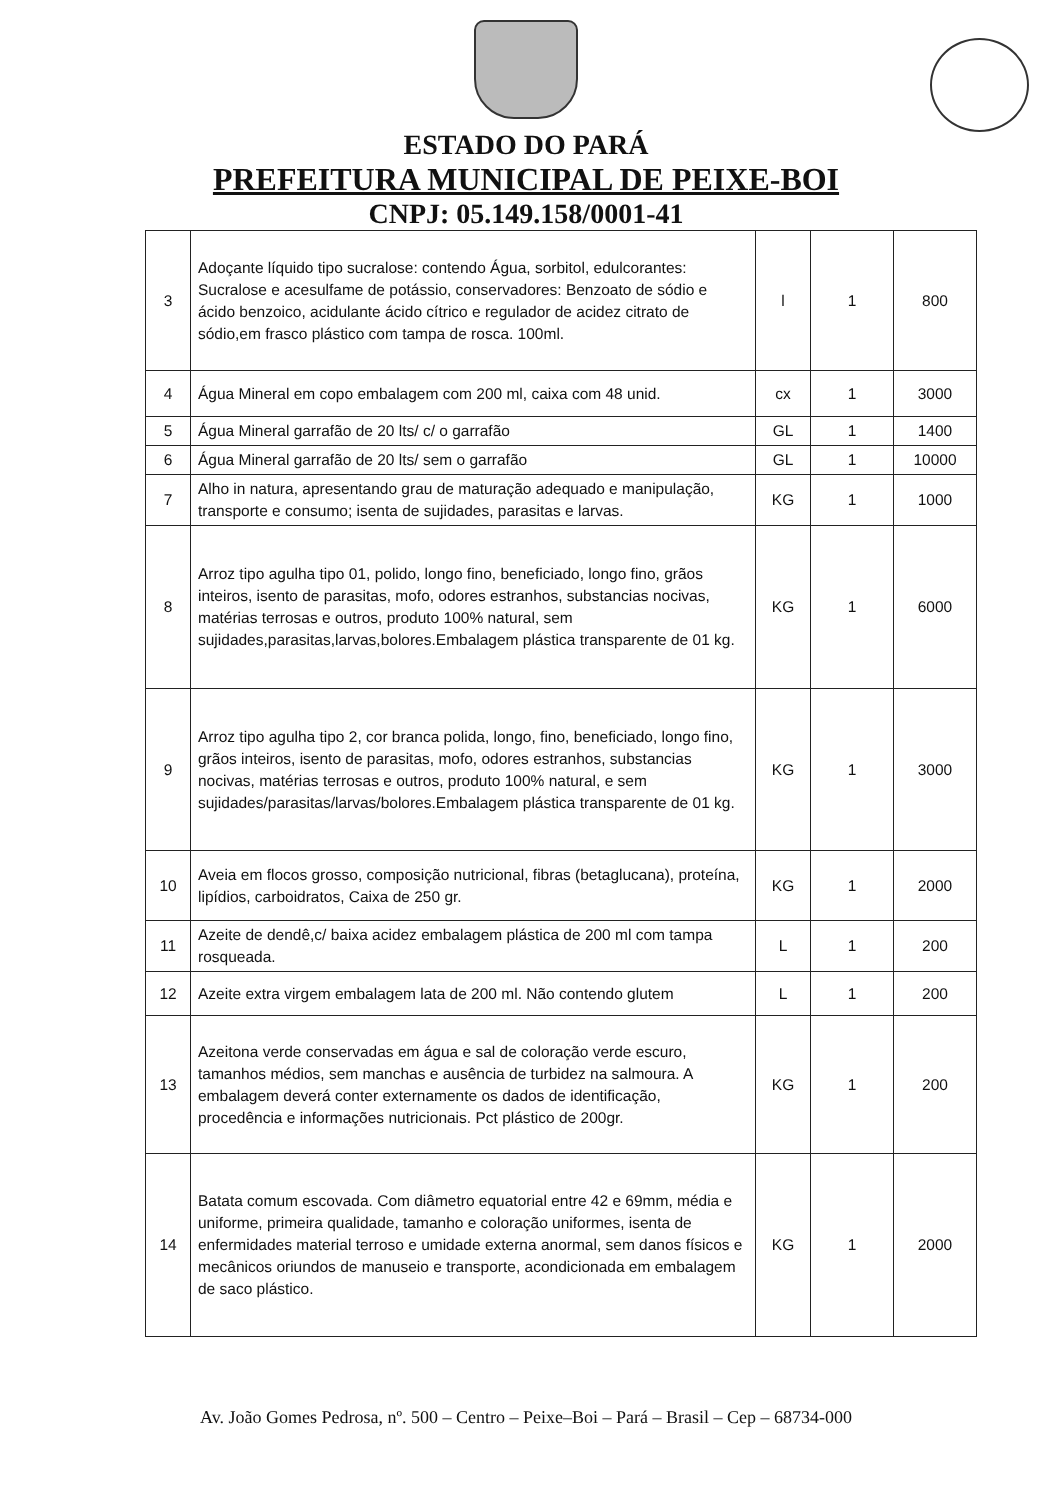ESTADO DO PARÁ
PREFEITURA MUNICIPAL DE PEIXE-BOI
CNPJ: 05.149.158/0001-41
| 3 | Adoçante líquido tipo sucralose: contendo Água, sorbitol, edulcorantes: Sucralose e acesulfame de potássio, conservadores: Benzoato de sódio e ácido benzoico, acidulante ácido cítrico e regulador de acidez citrato de sódio,em frasco plástico com tampa de rosca. 100ml. | l | 1 | 800 |
| 4 | Água Mineral em copo embalagem com 200 ml, caixa com 48 unid. | cx | 1 | 3000 |
| 5 | Água Mineral garrafão de 20 lts/ c/ o garrafão | GL | 1 | 1400 |
| 6 | Água Mineral garrafão de 20 lts/ sem o garrafão | GL | 1 | 10000 |
| 7 | Alho in natura, apresentando grau de maturação adequado e manipulação, transporte e consumo; isenta de sujidades, parasitas e larvas. | KG | 1 | 1000 |
| 8 | Arroz tipo agulha tipo 01, polido, longo fino, beneficiado, longo fino, grãos inteiros, isento de parasitas, mofo, odores estranhos, substancias nocivas, matérias terrosas e outros, produto 100% natural, sem sujidades,parasitas,larvas,bolores.Embalagem plástica transparente de 01 kg. | KG | 1 | 6000 |
| 9 | Arroz tipo agulha tipo 2, cor branca polida, longo, fino, beneficiado, longo fino, grãos inteiros, isento de parasitas, mofo, odores estranhos, substancias nocivas, matérias terrosas e outros, produto 100% natural, e sem sujidades/parasitas/larvas/bolores.Embalagem plástica transparente de 01 kg. | KG | 1 | 3000 |
| 10 | Aveia em flocos grosso, composição nutricional, fibras (betaglucana), proteína, lipídios, carboidratos, Caixa de 250 gr. | KG | 1 | 2000 |
| 11 | Azeite de dendê,c/ baixa acidez embalagem plástica de 200 ml com tampa rosqueada. | L | 1 | 200 |
| 12 | Azeite extra virgem embalagem lata de 200 ml. Não contendo glutem | L | 1 | 200 |
| 13 | Azeitona verde conservadas em água e sal de coloração verde escuro, tamanhos médios, sem manchas e ausência de turbidez na salmoura. A embalagem deverá conter externamente os dados de identificação, procedência e informações nutricionais. Pct plástico de 200gr. | KG | 1 | 200 |
| 14 | Batata comum escovada. Com diâmetro equatorial entre 42 e 69mm, média e uniforme, primeira qualidade, tamanho e coloração uniformes, isenta de enfermidades material terroso e umidade externa anormal, sem danos físicos e mecânicos oriundos de manuseio e transporte, acondicionada em embalagem de saco plástico. | KG | 1 | 2000 |
Av. João Gomes Pedrosa, nº. 500 – Centro – Peixe–Boi – Pará – Brasil – Cep – 68734-000